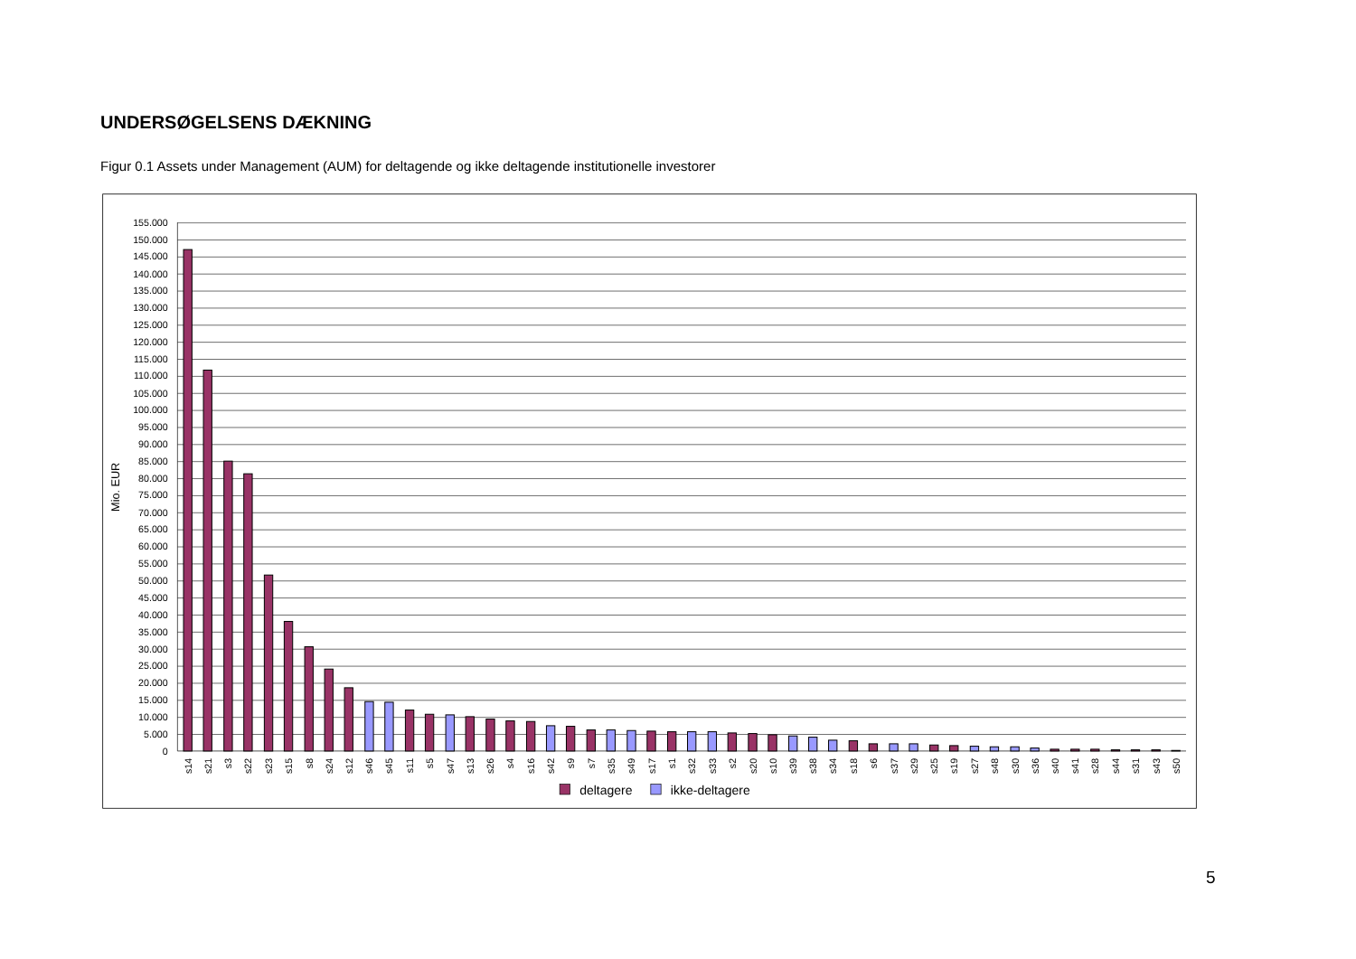UNDERSØGELSENS DÆKNING
Figur 0.1 Assets under Management (AUM) for deltagende og ikke deltagende institutionelle investorer
155.000
150.000
145.000
140.000
135.000
130.000
125.000
120.000
115.000
110.000
105.000
100.000
95.000
90.000
85.000
80.000
75.000
70.000
65.000
60.000
55.000
50.000
45.000
40.000
35.000
30.000
25.000
20.000
15.000
10.000
5.000
0
Mio. EUR
s14
s21
s3
s22
s23
s15
s8
s24
s12
s46
s45
s11
s5
s47
s13
s26
s4
s16
s42
s9
s7
s35
s49
s17
s1
s32
s33
s2
s20
s10
s39
s38
s34
s18
s6
s37
s29
s25
s19
s27
s48
s30
s36
s40
s41
s28
s44
s31
s43
s50
deltagere
ikke-deltagere
5